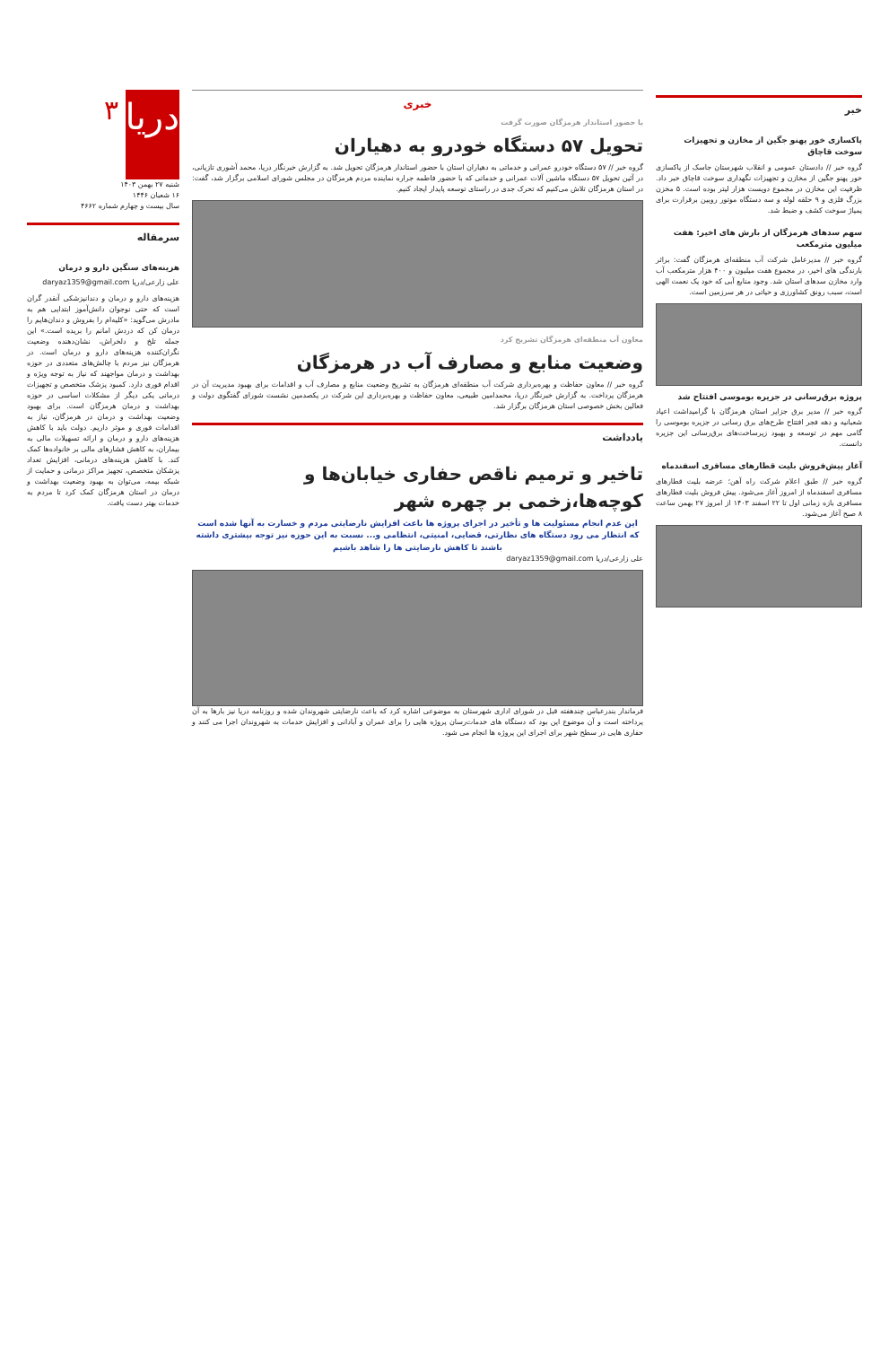خبر
پاکسازی خور پهنو جگین از مخازن و تجهیزات سوخت قاچاق
گروه خبر // دادستان عمومی و انقلاب شهرستان جاسک از پاکسازی خور پهنو جگین از مخازن و تجهیزات نگهداری سوخت قاچاق خبر داد. ظرفیت این مخازن در مجموع دویست هزار لیتر بوده است. ۵ مخزن بزرگ فلزی و ۹ حلقه لوله و سه دستگاه موتور روبین برقرارت برای پمپاژ سوخت کشف و ضبط شد.
سهم سدهای هرمزگان از بارش های اخیر: هفت میلیون مترمکعب
گروه خبر // مدیرعامل شرکت آب منطقه‌ای هرمزگان گفت: براثر بارندگی های اخیر، در مجموع هفت میلیون و ۴۰۰ هزار مترمکعب آب وارد مخازن سدهای استان شد. وجود منابع آبی که خود یک نعمت الهی است، سبب رونق کشاورزی و حیاتی در هر سرزمین است.
پروژه برق‌رسانی در جزیره بوموسی افتتاح شد
گروه خبر // مدیر برق جزایر استان هرمزگان با گرامیداشت اعیاد شعبانیه و دهه فجر افتتاح طرح‌های برق رسانی در جزیره بوموسی را گامی مهم در توسعه و بهبود زیرساخت‌های برق‌رسانی این جزیره دانست.
آغاز پیش‌فروش بلیت قطارهای مسافری اسفندماه
گروه خبر // طبق اعلام شرکت راه آهن؛ عرضه بلیت قطارهای مسافری اسفندماه از امروز آغاز می‌شود. پیش فروش بلیت قطارهای مسافری بازه زمانی اول تا ۲۲ اسفند ۱۴۰۳ از امروز ۲۷ بهمن ساعت ۸ صبح آغاز می‌شود.
خبری
با حضور استاندار هرمزگان صورت گرفت
تحویل ۵۷ دستگاه خودرو به دهیاران
گروه خبر // ۵۷ دستگاه خودرو عمرانی و خدماتی به دهیاران استان با حضور استاندار هرمزگان تحویل شد. به گزارش خبرنگار دریا، محمد آشوری تازیانی، در آئین تحویل ۵۷ دستگاه ماشین آلات عمرانی و خدماتی که با حضور فاطمه جراره نماینده مردم هرمزگان در مجلس شورای اسلامی برگزار شد، گفت: در استان هرمزگان تلاش می‌کنیم که تحرک جدی در راستای توسعه پایدار ایجاد کنیم.
معاون آب منطقه‌ای هرمزگان تشریح کرد
وضعیت منابع و مصارف آب در هرمزگان
گروه خبر // معاون حفاظت و بهره‌برداری شرکت آب منطقه‌ای هرمزگان به تشریح وضعیت منابع و مصارف آب و اقدامات برای بهبود مدیریت آن در هرمزگان پرداخت. به گزارش خبرنگار دریا، محمدامین طبیعی، معاون حفاظت و بهره‌برداری این شرکت در یکصدمین نشست شورای گفتگوی دولت و فعالین بخش خصوصی استان هرمزگان برگزار شد.
یادداشت
تاخیر و ترمیم ناقص حفاری خیابان‌ها و کوچه‌ها،زخمی بر چهره شهر
این عدم انجام مسئولیت ها و تأخیر در اجرای پروژه ها باعث افزایش نارضایتی مردم و خسارت به آنها شده است
که انتظار می رود دستگاه های نظارتی، قضایی، امنیتی، انتظامی و... نسبت به این حوزه نیز توجه بیشتری داشته باشند تا کاهش نارضایتی ها را شاهد باشیم
علی زارعی/دریا daryaz1359@gmail.com
فرماندار بندرعباس چندهفته قبل در شورای اداری شهرستان به موضوعی اشاره کرد که باعث نارضایتی شهروندان شده و روزنامه دریا نیز بارها به آن پرداخته است و آن موضوع این بود که دستگاه های خدمات‌رسان پروژه هایی را برای عمران و آبادانی و افزایش خدمات به شهروندان اجرا می کنند و حفاری هایی در سطح شهر برای اجرای این پروژه ها انجام می شود.
دریا
۳
شنبه ۲۷ بهمن ۱۴۰۳
۱۶ شعبان ۱۴۴۶
سال بیست و چهارم شماره ۴۶۶۲
سرمقاله
هزینه‌های سنگین دارو و درمان
علی زارعی/دریا daryaz1359@gmail.com
هزینه‌های دارو و درمان و دندانپزشکی آنقدر گران است که حتی نوجوان دانش‌آموز ابتدایی هم به مادرش می‌گوید: «کلیه‌ام را بفروش و دندان‌هایم را درمان کن که دردش امانم را بریده است.» این جمله تلخ و دلخراش، نشان‌دهنده وضعیت نگران‌کننده هزینه‌های دارو و درمان است. در هرمزگان نیز مردم با چالش‌های متعددی در حوزه بهداشت و درمان مواجهند که نیاز به توجه ویژه و اقدام فوری دارد. کمبود پزشک متخصص و تجهیزات درمانی یکی دیگر از مشکلات اساسی در حوزه بهداشت و درمان هرمزگان است. برای بهبود وضعیت بهداشت و درمان در هرمزگان، نیاز به اقدامات فوری و موثر داریم. دولت باید با کاهش هزینه‌های دارو و درمان و ارائه تسهیلات مالی به بیماران، به کاهش فشارهای مالی بر خانواده‌ها کمک کند. با کاهش هزینه‌های درمانی، افزایش تعداد پزشکان متخصص، تجهیز مراکز درمانی و حمایت از شبکه بیمه، می‌توان به بهبود وضعیت بهداشت و درمان در استان هرمزگان کمک کرد تا مردم به خدمات بهتر دست یافت.